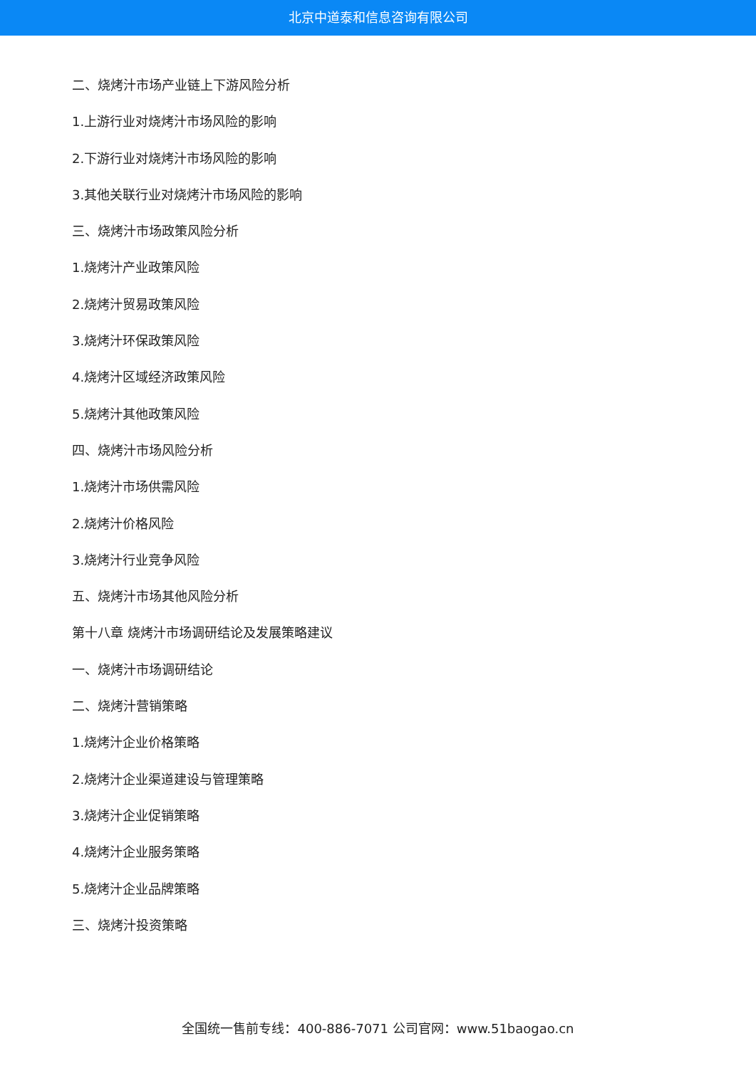北京中道泰和信息咨询有限公司
二、烧烤汁市场产业链上下游风险分析
1.上游行业对烧烤汁市场风险的影响
2.下游行业对烧烤汁市场风险的影响
3.其他关联行业对烧烤汁市场风险的影响
三、烧烤汁市场政策风险分析
1.烧烤汁产业政策风险
2.烧烤汁贸易政策风险
3.烧烤汁环保政策风险
4.烧烤汁区域经济政策风险
5.烧烤汁其他政策风险
四、烧烤汁市场风险分析
1.烧烤汁市场供需风险
2.烧烤汁价格风险
3.烧烤汁行业竞争风险
五、烧烤汁市场其他风险分析
第十八章 烧烤汁市场调研结论及发展策略建议
一、烧烤汁市场调研结论
二、烧烤汁营销策略
1.烧烤汁企业价格策略
2.烧烤汁企业渠道建设与管理策略
3.烧烤汁企业促销策略
4.烧烤汁企业服务策略
5.烧烤汁企业品牌策略
三、烧烤汁投资策略
全国统一售前专线：400-886-7071 公司官网：www.51baogao.cn